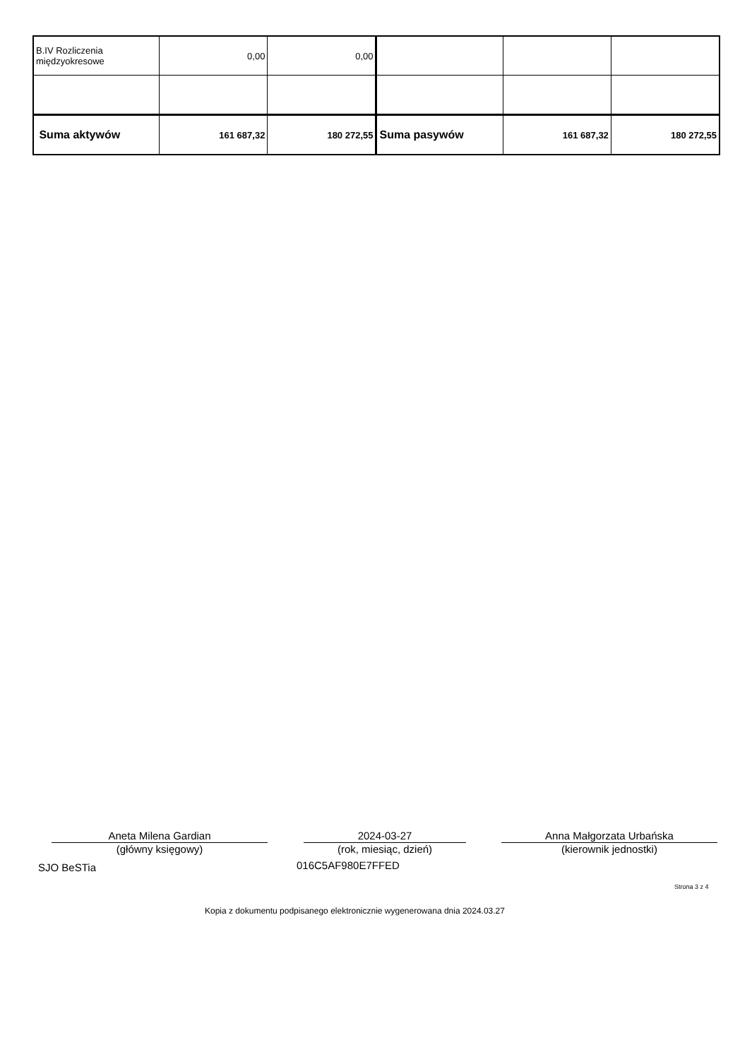| B.IV Rozliczenia międzyokresowe | 0,00 | 0,00 | | | |
| Suma aktywów | 161 687,32 | 180 272,55 | Suma pasywów | 161 687,32 | 180 272,55 |
Aneta Milena Gardian
(główny księgowy)
2024-03-27
(rok, miesiąc, dzień)
Anna Małgorzata Urbańska
(kierownik jednostki)
SJO BeSTia 016C5AF980E7FFED
Strona 3 z 4
Kopia z dokumentu podpisanego elektronicznie wygenerowana dnia 2024.03.27